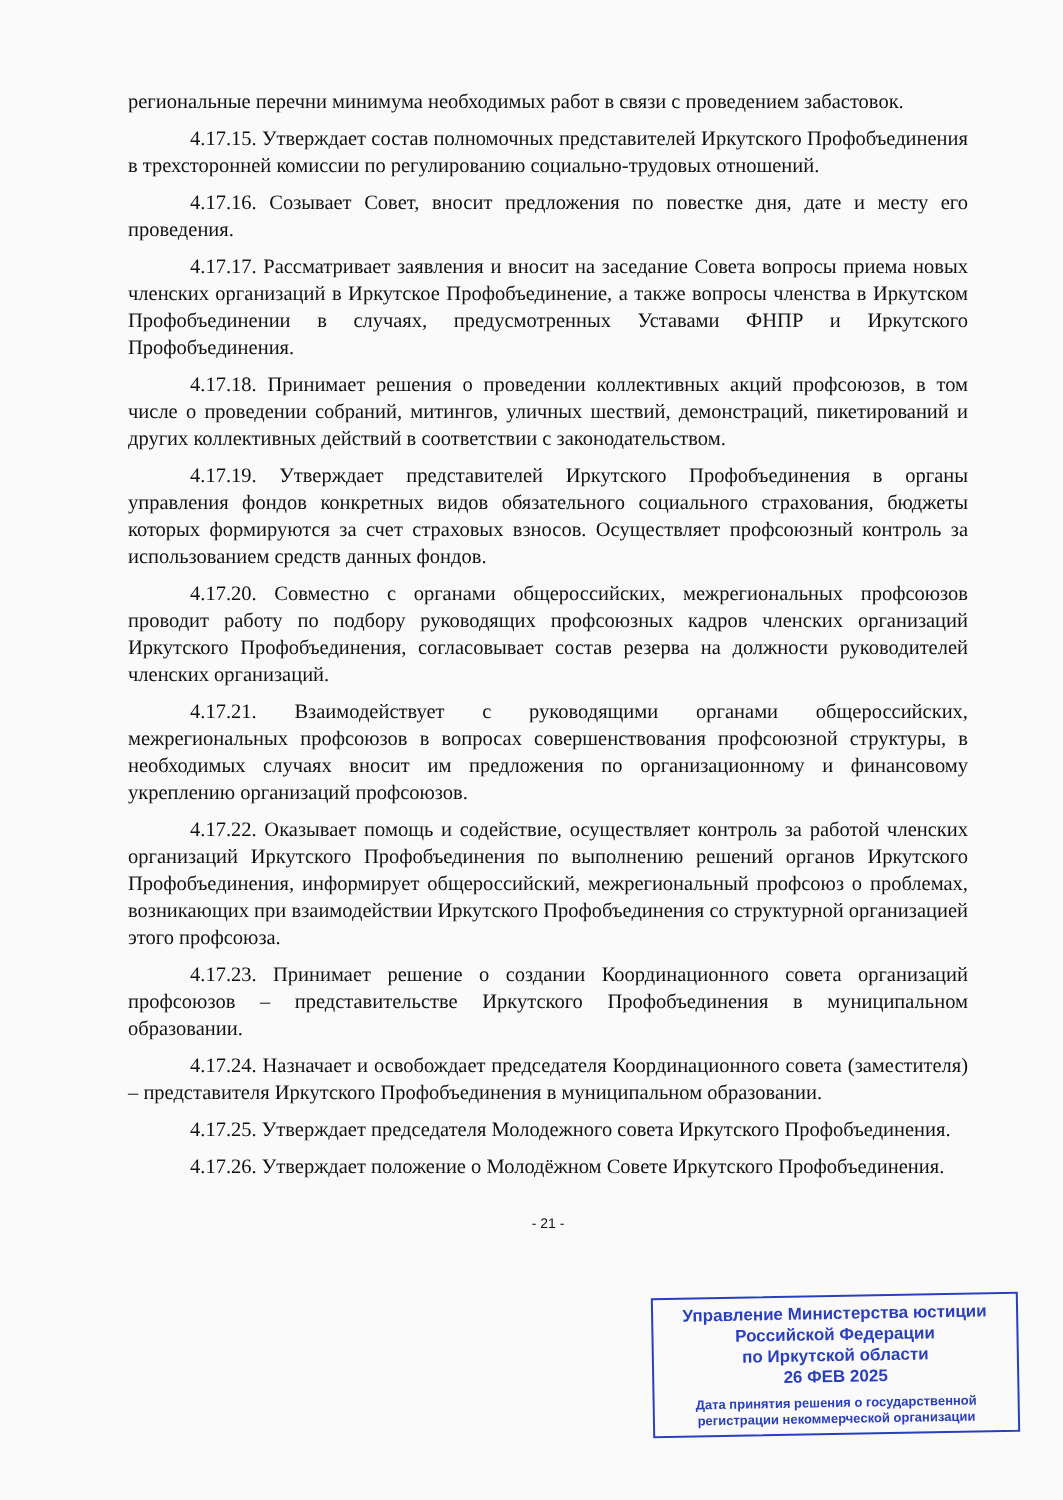региональные перечни минимума необходимых работ в связи с проведением забастовок.
4.17.15. Утверждает состав полномочных представителей Иркутского Профобъединения в трехсторонней комиссии по регулированию социально-трудовых отношений.
4.17.16. Созывает Совет, вносит предложения по повестке дня, дате и месту его проведения.
4.17.17. Рассматривает заявления и вносит на заседание Совета вопросы приема новых членских организаций в Иркутское Профобъединение, а также вопросы членства в Иркутском Профобъединении в случаях, предусмотренных Уставами ФНПР и Иркутского Профобъединения.
4.17.18. Принимает решения о проведении коллективных акций профсоюзов, в том числе о проведении собраний, митингов, уличных шествий, демонстраций, пикетирований и других коллективных действий в соответствии с законодательством.
4.17.19. Утверждает представителей Иркутского Профобъединения в органы управления фондов конкретных видов обязательного социального страхования, бюджеты которых формируются за счет страховых взносов. Осуществляет профсоюзный контроль за использованием средств данных фондов.
4.17.20. Совместно с органами общероссийских, межрегиональных профсоюзов проводит работу по подбору руководящих профсоюзных кадров членских организаций Иркутского Профобъединения, согласовывает состав резерва на должности руководителей членских организаций.
4.17.21. Взаимодействует с руководящими органами общероссийских, межрегиональных профсоюзов в вопросах совершенствования профсоюзной структуры, в необходимых случаях вносит им предложения по организационному и финансовому укреплению организаций профсоюзов.
4.17.22. Оказывает помощь и содействие, осуществляет контроль за работой членских организаций Иркутского Профобъединения по выполнению решений органов Иркутского Профобъединения, информирует общероссийский, межрегиональный профсоюз о проблемах, возникающих при взаимодействии Иркутского Профобъединения со структурной организацией этого профсоюза.
4.17.23. Принимает решение о создании Координационного совета организаций профсоюзов – представительстве Иркутского Профобъединения в муниципальном образовании.
4.17.24. Назначает и освобождает председателя Координационного совета (заместителя) – представителя Иркутского Профобъединения в муниципальном образовании.
4.17.25. Утверждает председателя Молодежного совета Иркутского Профобъединения.
4.17.26. Утверждает положение о Молодёжном Совете Иркутского Профобъединения.
- 21 -
Управление Министерства юстиции
Российской Федерации
по Иркутской области
26 ФЕВ 2025
Дата принятия решения о государственной
регистрации некоммерческой организации